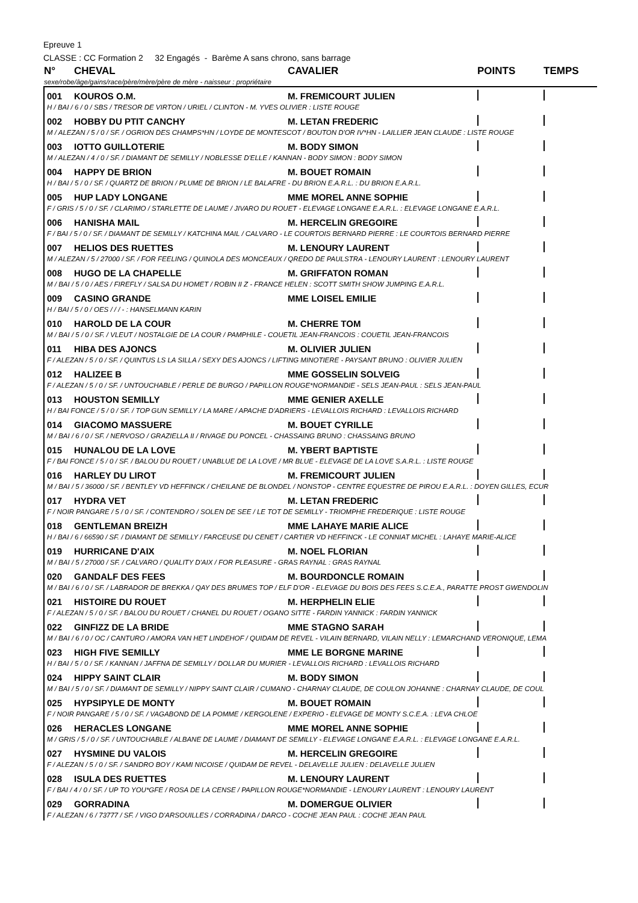Epreuve 1
CLASSE : CC Formation 2 32 Engagés - Barème A sans chrono, sans barrage
| N° | CHEVAL | CAVALIER | POINTS | TEMPS |
| --- | --- | --- | --- | --- |
| sexe/robe/âge/gains/race/père/mère/père de mère - naisseur : propriétaire | | | | |
| 001 | KOUROS O.M. | M. FREMICOURT JULIEN | | |
| H / BAI / 6 / 0 / SBS / TRESOR DE VIRTON / URIEL / CLINTON - M. YVES OLIVIER : LISTE ROUGE | | | | |
| 002 | HOBBY DU PTIT CANCHY | M. LETAN FREDERIC | | |
| M / ALEZAN / 5 / 0 / SF. / OGRION DES CHAMPS*HN / LOYDE DE MONTESCOT / BOUTON D'OR IV*HN - LAILLIER JEAN CLAUDE : LISTE ROUGE | | | | |
| 003 | IOTTO GUILLOTERIE | M. BODY SIMON | | |
| M / ALEZAN / 4 / 0 / SF. / DIAMANT DE SEMILLY / NOBLESSE D'ELLE / KANNAN - BODY SIMON : BODY SIMON | | | | |
| 004 | HAPPY DE BRION | M. BOUET ROMAIN | | |
| H / BAI / 5 / 0 / SF. / QUARTZ DE BRION / PLUME DE BRION / LE BALAFRE - DU BRION E.A.R.L. : DU BRION E.A.R.L. | | | | |
| 005 | HUP LADY LONGANE | MME MOREL ANNE SOPHIE | | |
| F / GRIS / 5 / 0 / SF. / CLARIMO / STARLETTE DE LAUME / JIVARO DU ROUET - ELEVAGE LONGANE E.A.R.L. : ELEVAGE LONGANE E.A.R.L. | | | | |
| 006 | HANISHA MAIL | M. HERCELIN GREGOIRE | | |
| F / BAI / 5 / 0 / SF. / DIAMANT DE SEMILLY / KATCHINA MAIL / CALVARO - LE COURTOIS BERNARD PIERRE : LE COURTOIS BERNARD PIERRE | | | | |
| 007 | HELIOS DES RUETTES | M. LENOURY LAURENT | | |
| M / ALEZAN / 5 / 27000 / SF. / FOR FEELING / QUINOLA DES MONCEAUX / QREDO DE PAULSTRA - LENOURY LAURENT : LENOURY LAURENT | | | | |
| 008 | HUGO DE LA CHAPELLE | M. GRIFFATON ROMAN | | |
| M / BAI / 5 / 0 / AES / FIREFLY / SALSA DU HOMET / ROBIN II Z - FRANCE HELEN : SCOTT SMITH SHOW JUMPING E.A.R.L. | | | | |
| 009 | CASINO GRANDE | MME LOISEL EMILIE | | |
| H / BAI / 5 / 0 / OES / / / - : HANSELMANN KARIN | | | | |
| 010 | HAROLD DE LA COUR | M. CHERRE TOM | | |
| M / BAI / 5 / 0 / SF. / VLEUT / NOSTALGIE DE LA COUR / PAMPHILE - COUETIL JEAN-FRANCOIS : COUETIL JEAN-FRANCOIS | | | | |
| 011 | HIBA DES AJONCS | M. OLIVIER JULIEN | | |
| F / ALEZAN / 5 / 0 / SF. / QUINTUS LS LA SILLA / SEXY DES AJONCS / LIFTING MINOTIERE - PAYSANT BRUNO : OLIVIER JULIEN | | | | |
| 012 | HALIZEE B | MME GOSSELIN SOLVEIG | | |
| F / ALEZAN / 5 / 0 / SF. / UNTOUCHABLE / PERLE DE BURGO / PAPILLON ROUGE*NORMANDIE - SELS JEAN-PAUL : SELS JEAN-PAUL | | | | |
| 013 | HOUSTON SEMILLY | MME GENIER AXELLE | | |
| H / BAI FONCE / 5 / 0 / SF. / TOP GUN SEMILLY / LA MARE / APACHE D'ADRIERS - LEVALLOIS RICHARD : LEVALLOIS RICHARD | | | | |
| 014 | GIACOMO MASSUERE | M. BOUET CYRILLE | | |
| M / BAI / 6 / 0 / SF. / NERVOSO / GRAZIELLA II / RIVAGE DU PONCEL - CHASSAING BRUNO : CHASSAING BRUNO | | | | |
| 015 | HUNALOU DE LA LOVE | M. YBERT BAPTISTE | | |
| F / BAI FONCE / 5 / 0 / SF. / BALOU DU ROUET / UNABLUE DE LA LOVE / MR BLUE - ELEVAGE DE LA LOVE S.A.R.L. : LISTE ROUGE | | | | |
| 016 | HARLEY DU LIROT | M. FREMICOURT JULIEN | | |
| M / BAI / 5 / 36000 / SF. / BENTLEY VD HEFFINCK / CHEILANE DE BLONDEL / NONSTOP - CENTRE EQUESTRE DE PIROU E.A.R.L. : DOYEN GILLES, ECUR | | | | |
| 017 | HYDRA VET | M. LETAN FREDERIC | | |
| F / NOIR PANGARE / 5 / 0 / SF. / CONTENDRO / SOLEN DE SEE / LE TOT DE SEMILLY - TRIOMPHE FREDERIQUE : LISTE ROUGE | | | | |
| 018 | GENTLEMAN BREIZH | MME LAHAYE MARIE ALICE | | |
| H / BAI / 6 / 66590 / SF. / DIAMANT DE SEMILLY / FARCEUSE DU CENET / CARTIER VD HEFFINCK - LE CONNIAT MICHEL : LAHAYE MARIE-ALICE | | | | |
| 019 | HURRICANE D'AIX | M. NOEL FLORIAN | | |
| M / BAI / 5 / 27000 / SF. / CALVARO / QUALITY D'AIX / FOR PLEASURE - GRAS RAYNAL : GRAS RAYNAL | | | | |
| 020 | GANDALF DES FEES | M. BOURDONCLE ROMAIN | | |
| M / BAI / 6 / 0 / SF. / LABRADOR DE BREKKA / QAY DES BRUMES TOP / ELF D'OR - ELEVAGE DU BOIS DES FEES S.C.E.A., PARATTE PROST GWENDOLIN | | | | |
| 021 | HISTOIRE DU ROUET | M. HERPHELIN ELIE | | |
| F / ALEZAN / 5 / 0 / SF. / BALOU DU ROUET / CHANEL DU ROUET / OGANO SITTE - FARDIN YANNICK : FARDIN YANNICK | | | | |
| 022 | GINFIZZ DE LA BRIDE | MME STAGNO SARAH | | |
| M / BAI / 6 / 0 / OC / CANTURO / AMORA VAN HET LINDEHOF / QUIDAM DE REVEL - VILAIN BERNARD, VILAIN NELLY : LEMARCHAND VERONIQUE, LEMA | | | | |
| 023 | HIGH FIVE SEMILLY | MME LE BORGNE MARINE | | |
| H / BAI / 5 / 0 / SF. / KANNAN / JAFFNA DE SEMILLY / DOLLAR DU MURIER - LEVALLOIS RICHARD : LEVALLOIS RICHARD | | | | |
| 024 | HIPPY SAINT CLAIR | M. BODY SIMON | | |
| M / BAI / 5 / 0 / SF. / DIAMANT DE SEMILLY / NIPPY SAINT CLAIR / CUMANO - CHARNAY CLAUDE, DE COULON JOHANNE : CHARNAY CLAUDE, DE COUL | | | | |
| 025 | HYPSIPYLE DE MONTY | M. BOUET ROMAIN | | |
| F / NOIR PANGARE / 5 / 0 / SF. / VAGABOND DE LA POMME / KERGOLENE / EXPERIO - ELEVAGE DE MONTY S.C.E.A. : LEVA CHLOE | | | | |
| 026 | HERACLES LONGANE | MME MOREL ANNE SOPHIE | | |
| M / GRIS / 5 / 0 / SF. / UNTOUCHABLE / ALBANE DE LAUME / DIAMANT DE SEMILLY - ELEVAGE LONGANE E.A.R.L. : ELEVAGE LONGANE E.A.R.L. | | | | |
| 027 | HYSMINE DU VALOIS | M. HERCELIN GREGOIRE | | |
| F / ALEZAN / 5 / 0 / SF. / SANDRO BOY / KAMI NICOISE / QUIDAM DE REVEL - DELAVELLE JULIEN : DELAVELLE JULIEN | | | | |
| 028 | ISULA DES RUETTES | M. LENOURY LAURENT | | |
| F / BAI / 4 / 0 / SF. / UP TO YOU*GFE / ROSA DE LA CENSE / PAPILLON ROUGE*NORMANDIE - LENOURY LAURENT : LENOURY LAURENT | | | | |
| 029 | GORRADINA | M. DOMERGUE OLIVIER | | |
| F / ALEZAN / 6 / 73777 / SF. / VIGO D'ARSOUILLES / CORRADINA / DARCO - COCHE JEAN PAUL : COCHE JEAN PAUL | | | | |